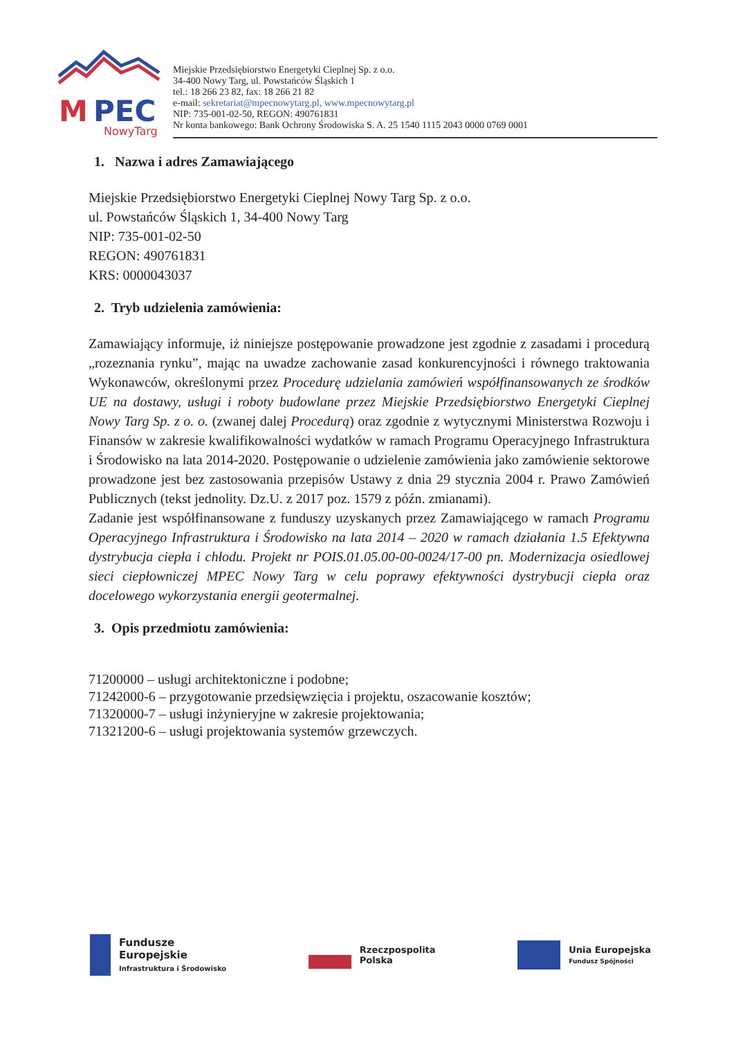M
PEC
NowyTarg
Miejskie Przedsiębiorstwo Energetyki Cieplnej Sp. z o.o.
34-400 Nowy Targ, ul. Powstańców Śląskich 1
tel.: 18 266 23 82, fax: 18 266 21 82
e-mail: sekretariat@mpecnowytarg.pl, www.mpecnowytarg.pl
NIP: 735-001-02-50, REGON: 490761831
Nr konta bankowego: Bank Ochrony Środowiska S. A. 25 1540 1115 2043 0000 0769 0001
1. Nazwa i adres Zamawiającego
Miejskie Przedsiębiorstwo Energetyki Cieplnej Nowy Targ Sp. z o.o.
ul. Powstańców Śląskich 1, 34-400 Nowy Targ
NIP: 735-001-02-50
REGON: 490761831
KRS: 0000043037
2. Tryb udzielenia zamówienia:
Zamawiający informuje, iż niniejsze postępowanie prowadzone jest zgodnie z zasadami i procedurą „rozeznania rynku”, mając na uwadze zachowanie zasad konkurencyjności i równego traktowania Wykonawców, określonymi przez Procedurę udzielania zamówień współfinansowanych ze środków UE na dostawy, usługi i roboty budowlane przez Miejskie Przedsiębiorstwo Energetyki Cieplnej Nowy Targ Sp. z o. o. (zwanej dalej Procedurą) oraz zgodnie z wytycznymi Ministerstwa Rozwoju i Finansów w zakresie kwalifikowalności wydatków w ramach Programu Operacyjnego Infrastruktura i Środowisko na lata 2014-2020. Postępowanie o udzielenie zamówienia jako zamówienie sektorowe prowadzone jest bez zastosowania przepisów Ustawy z dnia 29 stycznia 2004 r. Prawo Zamówień Publicznych (tekst jednolity. Dz.U. z 2017 poz. 1579 z późn. zmianami).
Zadanie jest współfinansowane z funduszy uzyskanych przez Zamawiającego w ramach Programu Operacyjnego Infrastruktura i Środowisko na lata 2014 – 2020 w ramach działania 1.5 Efektywna dystrybucja ciepła i chłodu. Projekt nr POIS.01.05.00-00-0024/17-00 pn. Modernizacja osiedlowej sieci ciepłowniczej MPEC Nowy Targ w celu poprawy efektywności dystrybucji ciepła oraz docelowego wykorzystania energii geotermalnej.
3. Opis przedmiotu zamówienia:
71200000 – usługi architektoniczne i podobne;
71242000-6 – przygotowanie przedsięwzięcia i projektu, oszacowanie kosztów;
71320000-7 – usługi inżynieryjne w zakresie projektowania;
71321200-6 – usługi projektowania systemów grzewczych.
Fundusze
Europejskie
Infrastruktura i Środowisko
Rzeczpospolita
Polska
Unia Europejska
Fundusz Spójności